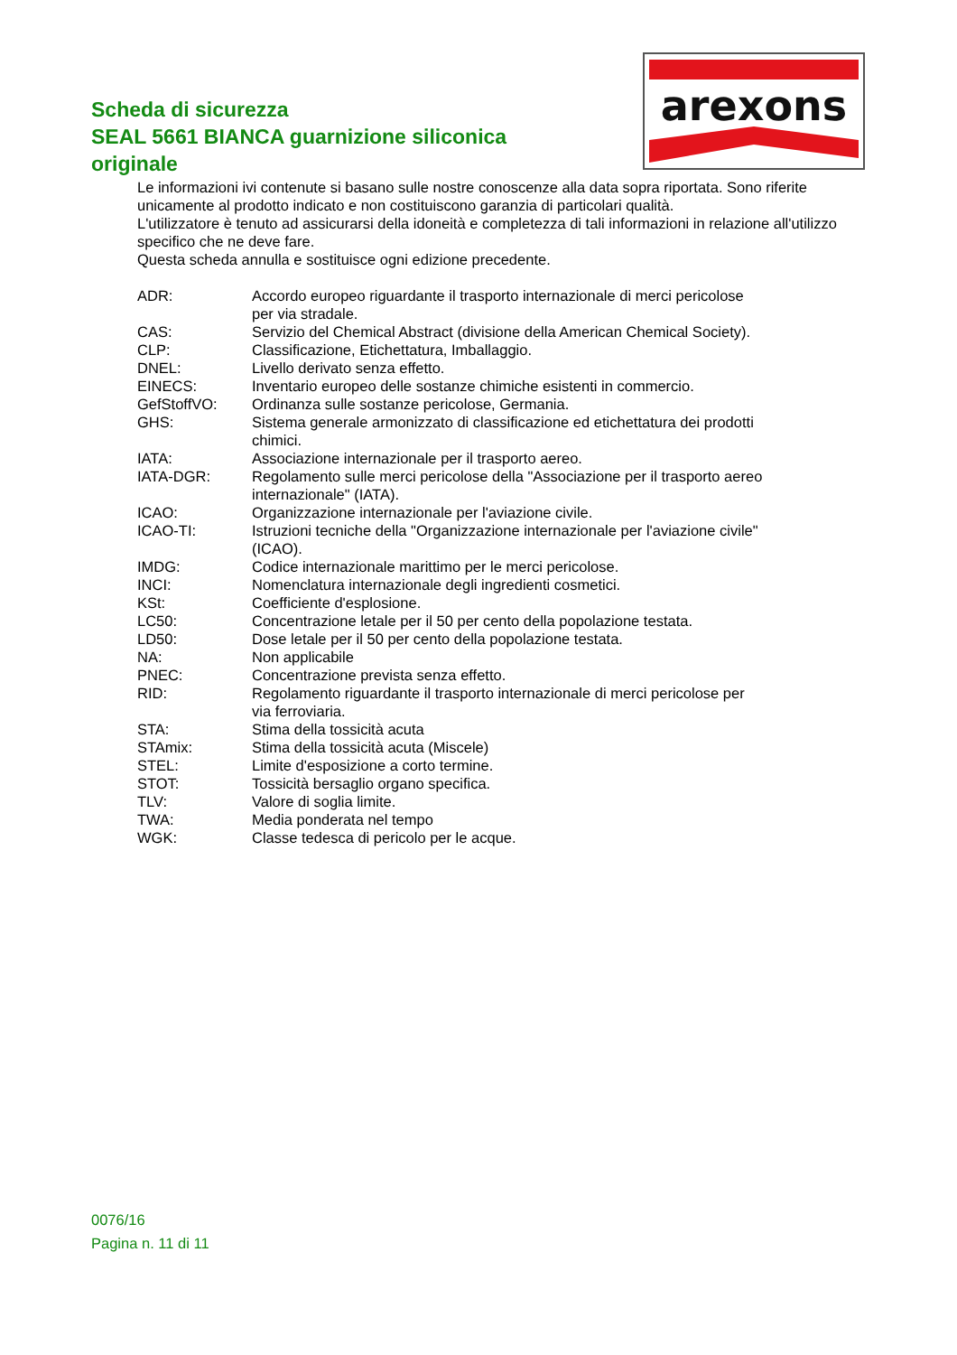arexons
Scheda di sicurezza
SEAL 5661 BIANCA guarnizione siliconica originale
Le informazioni ivi contenute si basano sulle nostre conoscenze alla data sopra riportata. Sono riferite unicamente al prodotto indicato e non costituiscono garanzia di particolari qualità.
L'utilizzatore è tenuto ad assicurarsi della idoneità e completezza di tali informazioni in relazione all'utilizzo specifico che ne deve fare.
Questa scheda annulla e sostituisce ogni edizione precedente.
| ADR: | Accordo europeo riguardante il trasporto internazionale di merci pericolose per via stradale. |
| CAS: | Servizio del Chemical Abstract (divisione della American Chemical Society). |
| CLP: | Classificazione, Etichettatura, Imballaggio. |
| DNEL: | Livello derivato senza effetto. |
| EINECS: | Inventario europeo delle sostanze chimiche esistenti in commercio. |
| GefStoffVO: | Ordinanza sulle sostanze pericolose, Germania. |
| GHS: | Sistema generale armonizzato di classificazione ed etichettatura dei prodotti chimici. |
| IATA: | Associazione internazionale per il trasporto aereo. |
| IATA-DGR: | Regolamento sulle merci pericolose della "Associazione per il trasporto aereo internazionale" (IATA). |
| ICAO: | Organizzazione internazionale per l'aviazione civile. |
| ICAO-TI: | Istruzioni tecniche della "Organizzazione internazionale per l'aviazione civile" (ICAO). |
| IMDG: | Codice internazionale marittimo per le merci pericolose. |
| INCI: | Nomenclatura internazionale degli ingredienti cosmetici. |
| KSt: | Coefficiente d'esplosione. |
| LC50: | Concentrazione letale per il 50 per cento della popolazione testata. |
| LD50: | Dose letale per il 50 per cento della popolazione testata. |
| NA: | Non applicabile |
| PNEC: | Concentrazione prevista senza effetto. |
| RID: | Regolamento riguardante il trasporto internazionale di merci pericolose per via ferroviaria. |
| STA: | Stima della tossicità acuta |
| STAmix: | Stima della tossicità acuta (Miscele) |
| STEL: | Limite d'esposizione a corto termine. |
| STOT: | Tossicità bersaglio organo specifica. |
| TLV: | Valore di soglia limite. |
| TWA: | Media ponderata nel tempo |
| WGK: | Classe tedesca di pericolo per le acque. |
0076/16
Pagina n. 11 di 11